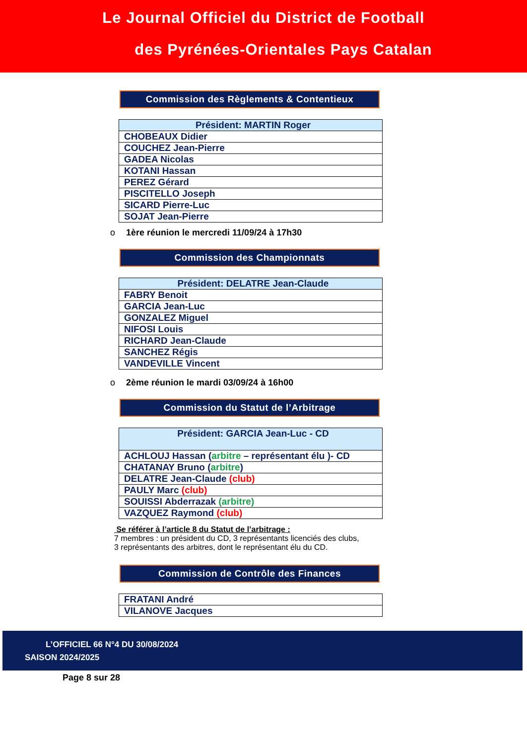Le Journal Officiel du District de Football
des Pyrénées-Orientales Pays Catalan
Commission des Règlements & Contentieux
| Président: MARTIN Roger |
| --- |
| CHOBEAUX Didier |
| COUCHEZ Jean-Pierre |
| GADEA Nicolas |
| KOTANI Hassan |
| PEREZ Gérard |
| PISCITELLO Joseph |
| SICARD Pierre-Luc |
| SOJAT Jean-Pierre |
o 1ère réunion le mercredi 11/09/24 à 17h30
Commission des Championnats
| Président: DELATRE Jean-Claude |
| --- |
| FABRY Benoit |
| GARCIA Jean-Luc |
| GONZALEZ Miguel |
| NIFOSI Louis |
| RICHARD Jean-Claude |
| SANCHEZ Régis |
| VANDEVILLE Vincent |
o 2ème réunion le mardi 03/09/24 à 16h00
Commission du Statut de l’Arbitrage
| Président: GARCIA Jean-Luc - CD |
| --- |
| ACHLOUJ Hassan ( arbitre – représentant élu )- CD |
| CHATANAY Bruno ( arbitre ) |
| DELATRE Jean-Claude (club) |
| PAULY Marc (club) |
| SOUISSI Abderrazak (arbitre) |
| VAZQUEZ Raymond (club) |
Se référer à l’article 8 du Statut de l’arbitrage :
7 membres : un président du CD, 3 représentants licenciés des clubs,
3 représentants des arbitres, dont le représentant élu du CD.
Commission de Contrôle des Finances
| FRATANI André |
| VILANOVE Jacques |
L’OFFICIEL 66 N°4 DU 30/08/2024
SAISON 2024/2025
Page 8 sur 28